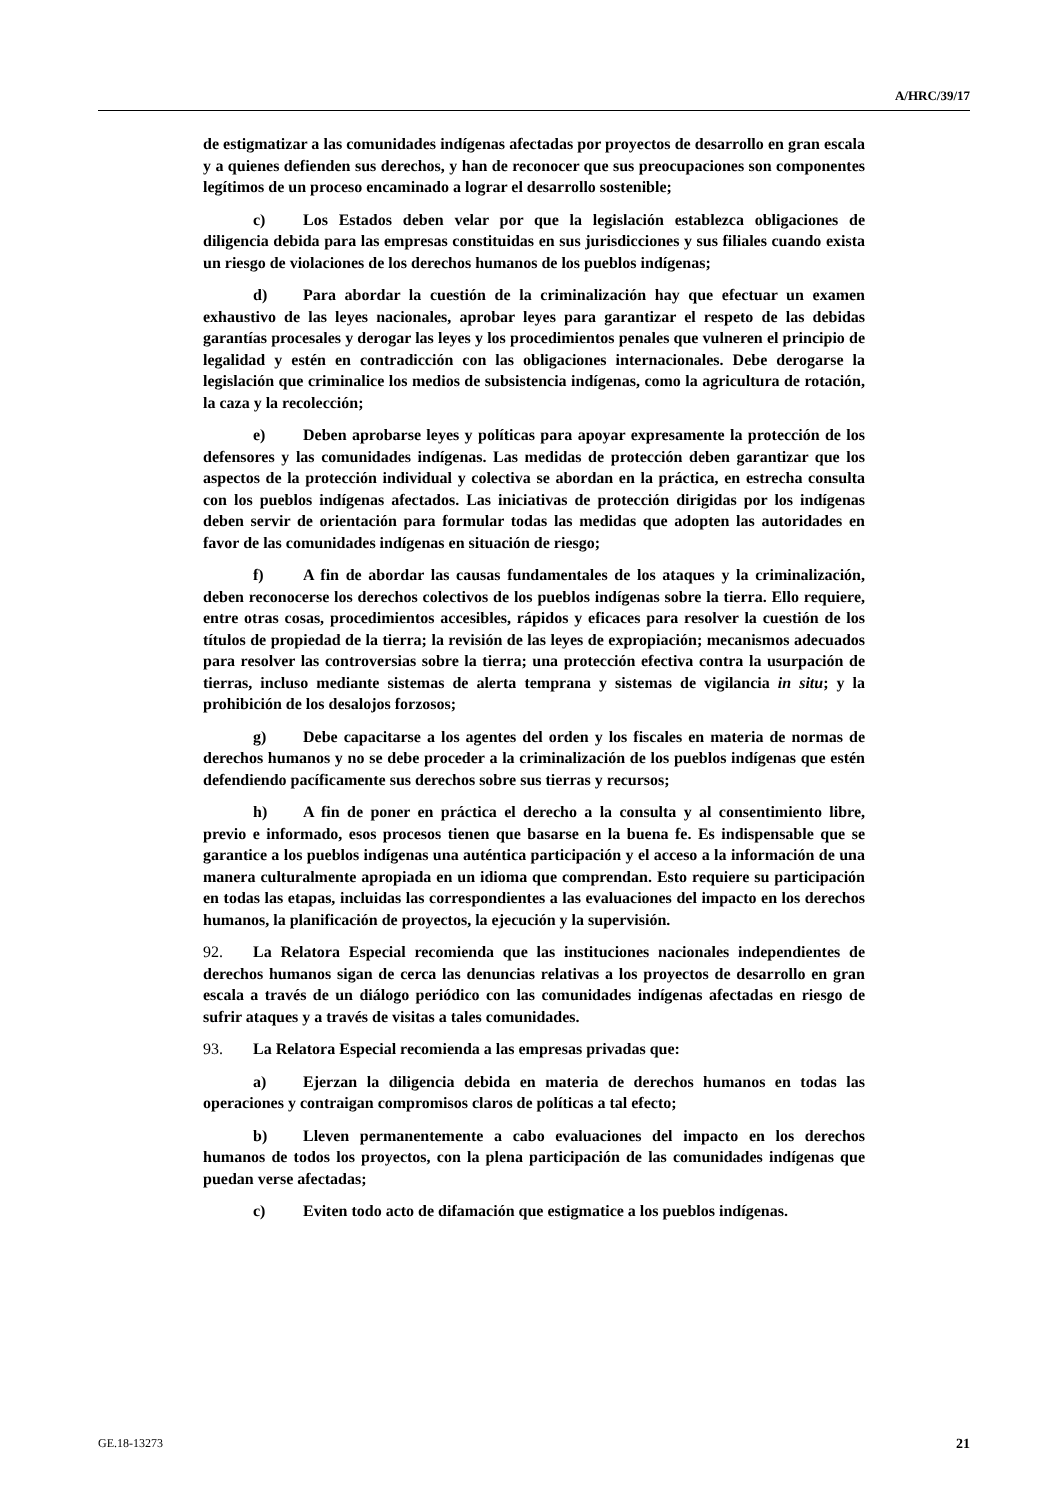A/HRC/39/17
de estigmatizar a las comunidades indígenas afectadas por proyectos de desarrollo en gran escala y a quienes defienden sus derechos, y han de reconocer que sus preocupaciones son componentes legítimos de un proceso encaminado a lograr el desarrollo sostenible;
c) Los Estados deben velar por que la legislación establezca obligaciones de diligencia debida para las empresas constituidas en sus jurisdicciones y sus filiales cuando exista un riesgo de violaciones de los derechos humanos de los pueblos indígenas;
d) Para abordar la cuestión de la criminalización hay que efectuar un examen exhaustivo de las leyes nacionales, aprobar leyes para garantizar el respeto de las debidas garantías procesales y derogar las leyes y los procedimientos penales que vulneren el principio de legalidad y estén en contradicción con las obligaciones internacionales. Debe derogarse la legislación que criminalice los medios de subsistencia indígenas, como la agricultura de rotación, la caza y la recolección;
e) Deben aprobarse leyes y políticas para apoyar expresamente la protección de los defensores y las comunidades indígenas. Las medidas de protección deben garantizar que los aspectos de la protección individual y colectiva se abordan en la práctica, en estrecha consulta con los pueblos indígenas afectados. Las iniciativas de protección dirigidas por los indígenas deben servir de orientación para formular todas las medidas que adopten las autoridades en favor de las comunidades indígenas en situación de riesgo;
f) A fin de abordar las causas fundamentales de los ataques y la criminalización, deben reconocerse los derechos colectivos de los pueblos indígenas sobre la tierra. Ello requiere, entre otras cosas, procedimientos accesibles, rápidos y eficaces para resolver la cuestión de los títulos de propiedad de la tierra; la revisión de las leyes de expropiación; mecanismos adecuados para resolver las controversias sobre la tierra; una protección efectiva contra la usurpación de tierras, incluso mediante sistemas de alerta temprana y sistemas de vigilancia in situ; y la prohibición de los desalojos forzosos;
g) Debe capacitarse a los agentes del orden y los fiscales en materia de normas de derechos humanos y no se debe proceder a la criminalización de los pueblos indígenas que estén defendiendo pacíficamente sus derechos sobre sus tierras y recursos;
h) A fin de poner en práctica el derecho a la consulta y al consentimiento libre, previo e informado, esos procesos tienen que basarse en la buena fe. Es indispensable que se garantice a los pueblos indígenas una auténtica participación y el acceso a la información de una manera culturalmente apropiada en un idioma que comprendan. Esto requiere su participación en todas las etapas, incluidas las correspondientes a las evaluaciones del impacto en los derechos humanos, la planificación de proyectos, la ejecución y la supervisión.
92. La Relatora Especial recomienda que las instituciones nacionales independientes de derechos humanos sigan de cerca las denuncias relativas a los proyectos de desarrollo en gran escala a través de un diálogo periódico con las comunidades indígenas afectadas en riesgo de sufrir ataques y a través de visitas a tales comunidades.
93. La Relatora Especial recomienda a las empresas privadas que:
a) Ejerzan la diligencia debida en materia de derechos humanos en todas las operaciones y contraigan compromisos claros de políticas a tal efecto;
b) Lleven permanentemente a cabo evaluaciones del impacto en los derechos humanos de todos los proyectos, con la plena participación de las comunidades indígenas que puedan verse afectadas;
c) Eviten todo acto de difamación que estigmatice a los pueblos indígenas.
GE.18-13273 21